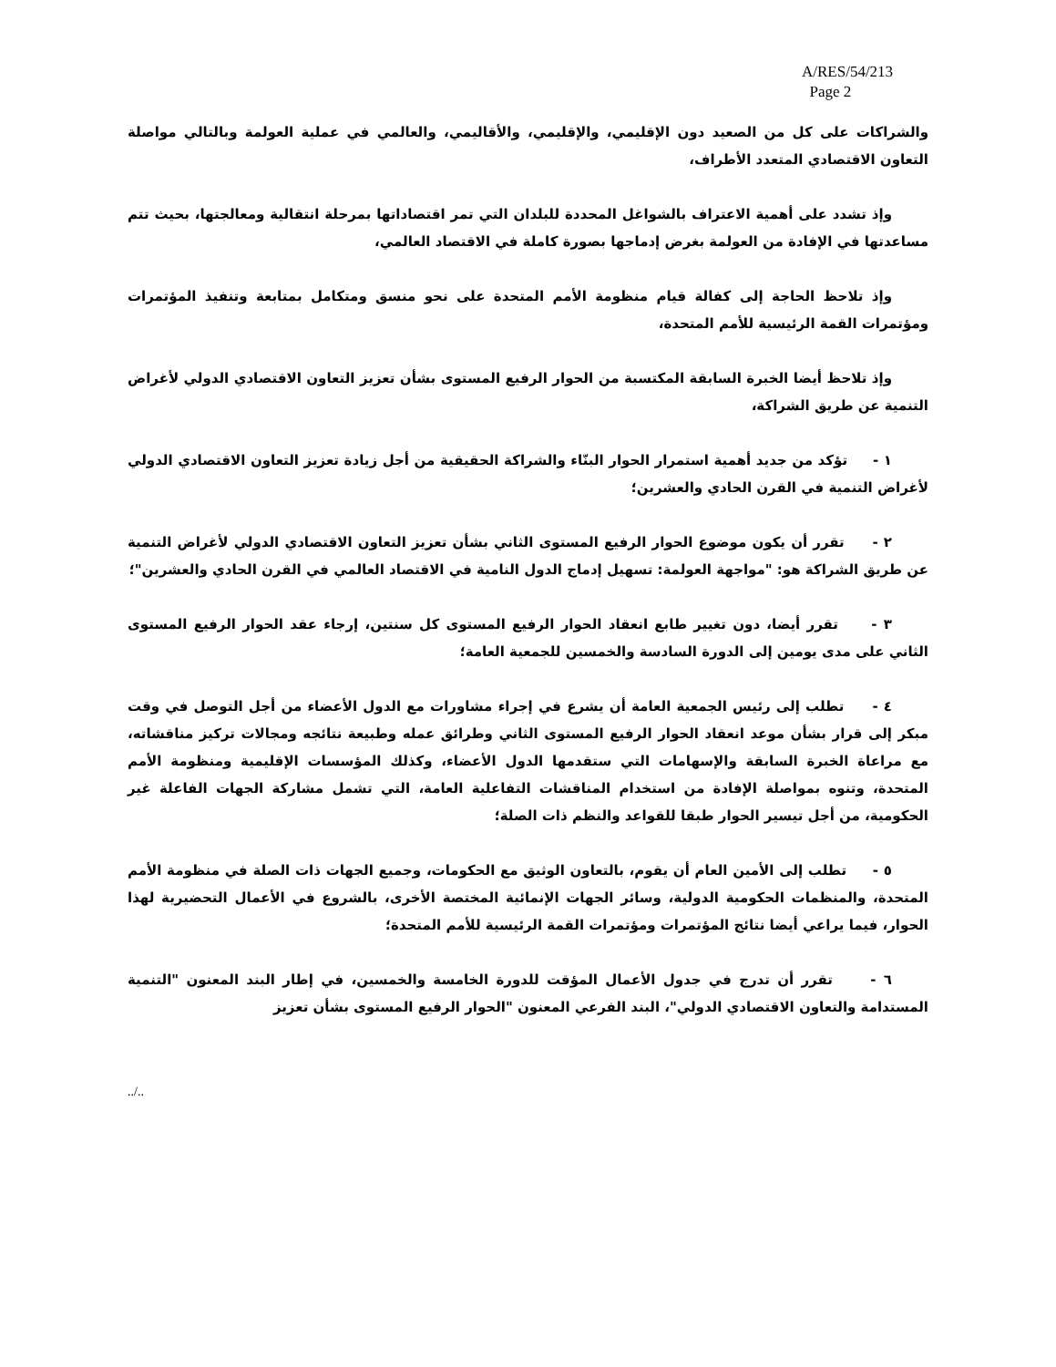A/RES/54/213
Page 2
والشراكات على كل من الصعيد دون الإقليمي، والإقليمي، والأقاليمي، والعالمي في عملية العولمة وبالتالي مواصلة التعاون الاقتصادي المتعدد الأطراف،
وإذ تشدد على أهمية الاعتراف بالشواغل المحددة للبلدان التي تمر اقتصاداتها بمرحلة انتقالية ومعالجتها، بحيث تتم مساعدتها في الإفادة من العولمة بغرض إدماجها بصورة كاملة في الاقتصاد العالمي،
وإذ تلاحظ الحاجة إلى كفالة قيام منظومة الأمم المتحدة على نحو منسق ومتكامل بمتابعة وتنفيذ المؤتمرات ومؤتمرات القمة الرئيسية للأمم المتحدة،
وإذ تلاحظ أيضا الخبرة السابقة المكتسبة من الحوار الرفيع المستوى بشأن تعزيز التعاون الاقتصادي الدولي لأغراض التنمية عن طريق الشراكة،
١ - تؤكد من جديد أهمية استمرار الحوار البنّاء والشراكة الحقيقية من أجل زيادة تعزيز التعاون الاقتصادي الدولي لأغراض التنمية في القرن الحادي والعشرين؛
٢ - تقرر أن يكون موضوع الحوار الرفيع المستوى الثاني بشأن تعزيز التعاون الاقتصادي الدولي لأغراض التنمية عن طريق الشراكة هو: "مواجهة العولمة: تسهيل إدماج الدول النامية في الاقتصاد العالمي في القرن الحادي والعشرين"؛
٣ - تقرر أيضا، دون تغيير طابع انعقاد الحوار الرفيع المستوى كل سنتين، إرجاء عقد الحوار الرفيع المستوى الثاني على مدى يومين إلى الدورة السادسة والخمسين للجمعية العامة؛
٤ - تطلب إلى رئيس الجمعية العامة أن يشرع في إجراء مشاورات مع الدول الأعضاء من أجل التوصل في وقت مبكر إلى قرار بشأن موعد انعقاد الحوار الرفيع المستوى الثاني وطرائق عمله وطبيعة نتائجه ومجالات تركيز مناقشاته، مع مراعاة الخبرة السابقة والإسهامات التي ستقدمها الدول الأعضاء، وكذلك المؤسسات الإقليمية ومنظومة الأمم المتحدة، وتنوه بمواصلة الإفادة من استخدام المناقشات التفاعلية العامة، التي تشمل مشاركة الجهات الفاعلة غير الحكومية، من أجل تيسير الحوار طبقا للقواعد والنظم ذات الصلة؛
٥ - تطلب إلى الأمين العام أن يقوم، بالتعاون الوثيق مع الحكومات، وجميع الجهات ذات الصلة في منظومة الأمم المتحدة، والمنظمات الحكومية الدولية، وسائر الجهات الإنمائية المختصة الأخرى، بالشروع في الأعمال التحضيرية لهذا الحوار، فيما يراعي أيضا نتائج المؤتمرات ومؤتمرات القمة الرئيسية للأمم المتحدة؛
٦ - تقرر أن تدرج في جدول الأعمال المؤقت للدورة الخامسة والخمسين، في إطار البند المعنون "التنمية المستدامة والتعاون الاقتصادي الدولي"، البند الفرعي المعنون "الحوار الرفيع المستوى بشأن تعزيز
../..